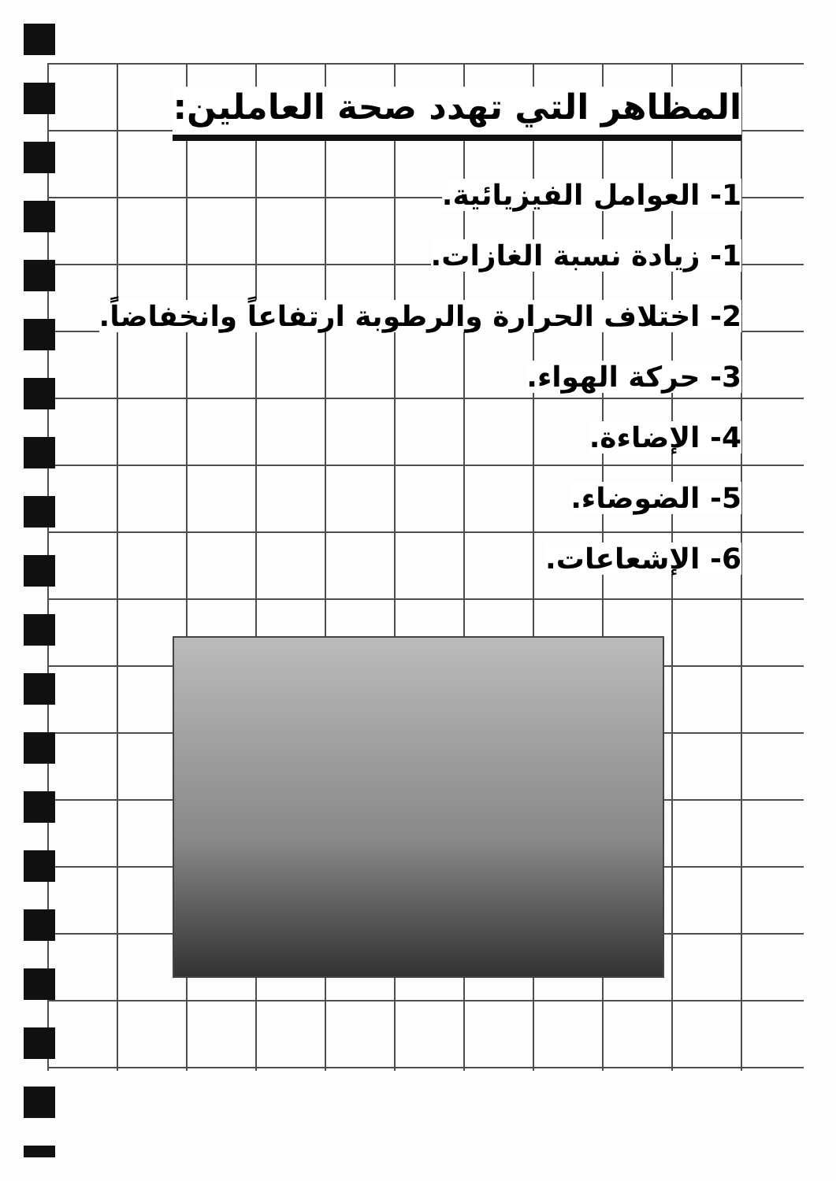المظاهر التي تهدد صحة العاملين:
1- العوامل الفيزيائية.
1- زيادة نسبة الغازات.
2- اختلاف الحرارة والرطوبة ارتفاعاً وانخفاضاً.
3- حركة الهواء.
4- الإضاءة.
5- الضوضاء.
6- الإشعاعات.